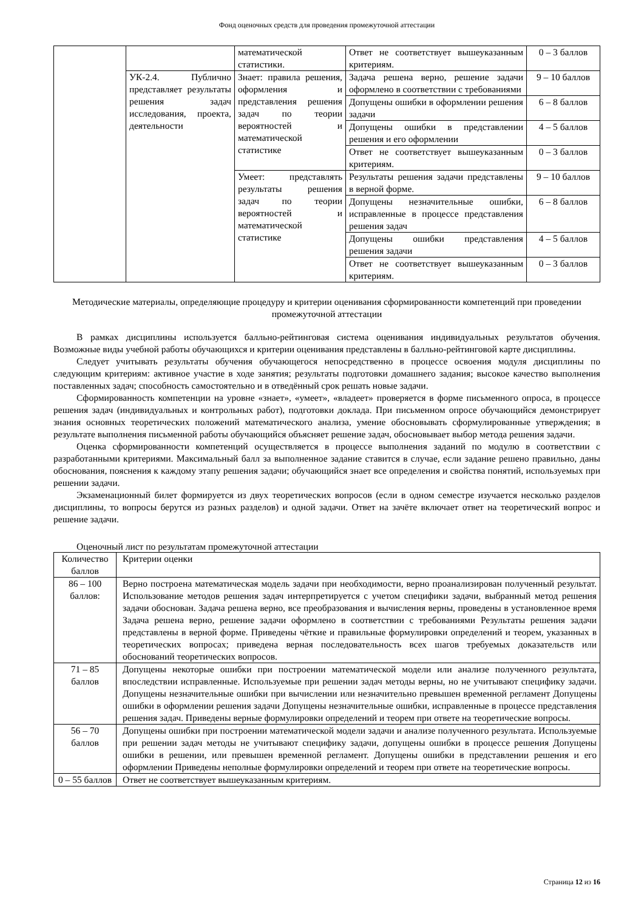Фонд оценочных средств для проведения промежуточной аттестации
| | | математической статистики. | Ответ не соответствует вышеуказанным критериям. | 0 – 3 баллов |
| | УК-2.4. Публично представляет результаты решения задач исследования, проекта, деятельности | Знает: правила решения, оформления и представления решения задач по теории вероятностей и математической статистике | Задача решена верно, решение задачи оформлено в соответствии с требованиями | 9 – 10 баллов |
| | | | Допущены ошибки в оформлении решения задачи | 6 – 8 баллов |
| | | | Допущены ошибки в представлении решения и его оформлении | 4 – 5 баллов |
| | | | Ответ не соответствует вышеуказанным критериям. | 0 – 3 баллов |
| | | Умеет: представлять результаты решения задач по теории вероятностей и математической статистике | Результаты решения задачи представлены в верной форме. | 9 – 10 баллов |
| | | | Допущены незначительные ошибки, исправленные в процессе представления решения задач | 6 – 8 баллов |
| | | | Допущены ошибки представления решения задачи | 4 – 5 баллов |
| | | | Ответ не соответствует вышеуказанным критериям. | 0 – 3 баллов |
Методические материалы, определяющие процедуру и критерии оценивания сформированности компетенций при проведении промежуточной аттестации
В рамках дисциплины используется балльно-рейтинговая система оценивания индивидуальных результатов обучения. Возможные виды учебной работы обучающихся и критерии оценивания представлены в балльно-рейтинговой карте дисциплины.
Следует учитывать результаты обучения обучающегося непосредственно в процессе освоения модуля дисциплины по следующим критериям: активное участие в ходе занятия; результаты подготовки домашнего задания; высокое качество выполнения поставленных задач; способность самостоятельно и в отведённый срок решать новые задачи.
Сформированность компетенции на уровне «знает», «умеет», «владеет» проверяется в форме письменного опроса, в процессе решения задач (индивидуальных и контрольных работ), подготовки доклада. При письменном опросе обучающийся демонстрирует знания основных теоретических положений математического анализа, умение обосновывать сформулированные утверждения; в результате выполнения письменной работы обучающийся объясняет решение задач, обосновывает выбор метода решения задачи.
Оценка сформированности компетенций осуществляется в процессе выполнения заданий по модулю в соответствии с разработанными критериями. Максимальный балл за выполненное задание ставится в случае, если задание решено правильно, даны обоснования, пояснения к каждому этапу решения задачи; обучающийся знает все определения и свойства понятий, используемых при решении задачи.
Экзаменационный билет формируется из двух теоретических вопросов (если в одном семестре изучается несколько разделов дисциплины, то вопросы берутся из разных разделов) и одной задачи. Ответ на зачёте включает ответ на теоретический вопрос и решение задачи.
Оценочный лист по результатам промежуточной аттестации
| Количество баллов | Критерии оценки |
| --- | --- |
| 86 – 100 баллов: | Верно построена математическая модель задачи при необходимости, верно проанализирован полученный результат. Использование методов решения задач интерпретируется с учетом специфики задачи, выбранный метод решения задачи обоснован. Задача решена верно, все преобразования и вычисления верны, проведены в установленное время Задача решена верно, решение задачи оформлено в соответствии с требованиями Результаты решения задачи представлены в верной форме. Приведены чёткие и правильные формулировки определений и теорем, указанных в теоретических вопросах; приведена верная последовательность всех шагов требуемых доказательств или обоснований теоретических вопросов. |
| 71 – 85 баллов | Допущены некоторые ошибки при построении математической модели или анализе полученного результата, впоследствии исправленные. Используемые при решении задач методы верны, но не учитывают специфику задачи. Допущены незначительные ошибки при вычислении или незначительно превышен временной регламент Допущены ошибки в оформлении решения задачи Допущены незначительные ошибки, исправленные в процессе представления решения задач. Приведены верные формулировки определений и теорем при ответе на теоретические вопросы. |
| 56 – 70 баллов | Допущены ошибки при построении математической модели задачи и анализе полученного результата. Используемые при решении задач методы не учитывают специфику задачи, допущены ошибки в процессе решения Допущены ошибки в решении, или превышен временной регламент. Допущены ошибки в представлении решения и его оформлении Приведены неполные формулировки определений и теорем при ответе на теоретические вопросы. |
| 0 – 55 баллов | Ответ не соответствует вышеуказанным критериям. |
Страница 12 из 16